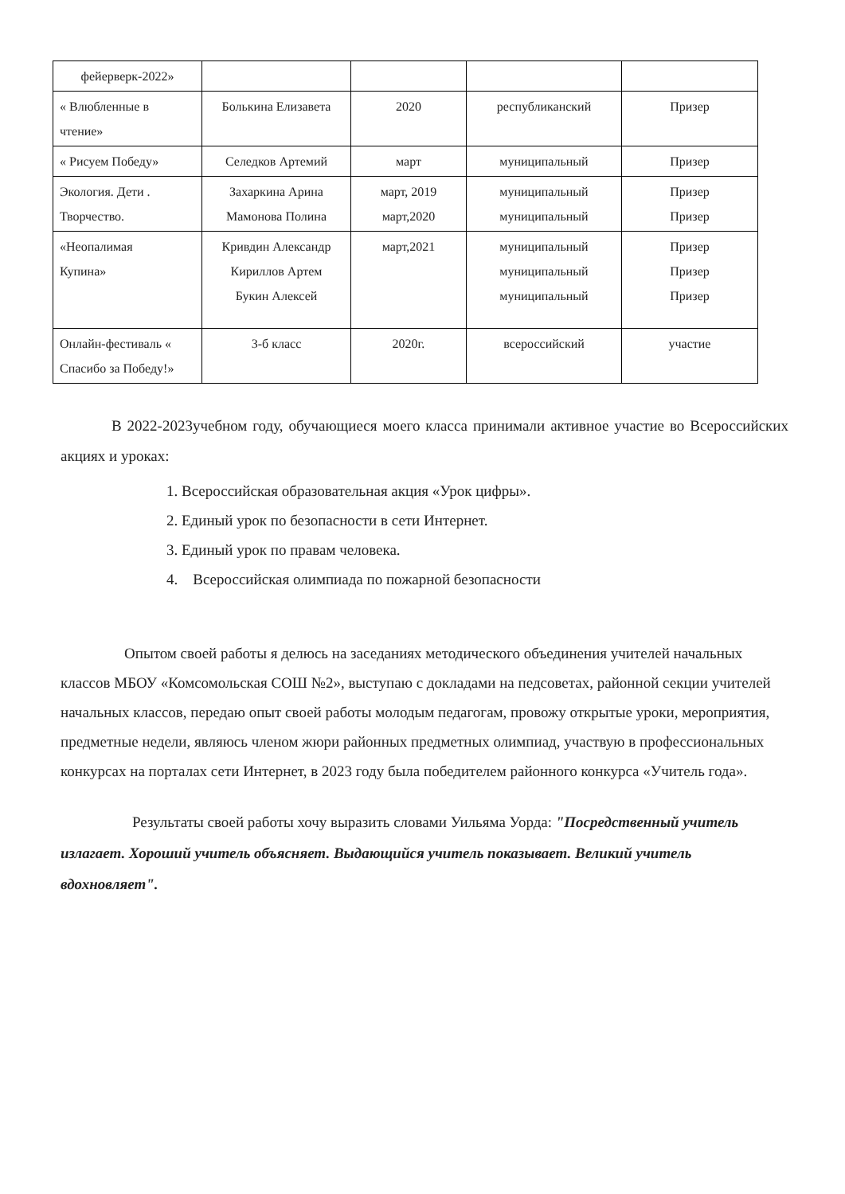| фейерверк-2022» | | | | |
| « Влюбленные в чтение» | Болькина Елизавета | 2020 | республиканский | Призер |
| « Рисуем Победу» | Селедков Артемий | март | муниципальный | Призер |
| Экология. Дети . Творчество. | Захаркина Арина Мамонова Полина | март, 2019 март,2020 | муниципальный муниципальный | Призер Призер |
| «Неопалимая Купина» | Кривдин Александр Кириллов Артем Букин Алексей | март,2021 | муниципальный муниципальный муниципальный | Призер Призер Призер |
| Онлайн-фестиваль « Спасибо за Победу!» | 3-б класс | 2020г. | всероссийский | участие |
В 2022-2023учебном году, обучающиеся моего класса принимали активное участие во Всероссийских акциях и уроках:
1. Всероссийская образовательная акция «Урок цифры».
2. Единый урок по безопасности в сети Интернет.
3. Единый урок по правам человека.
4. Всероссийская олимпиада по пожарной безопасности
Опытом своей работы я делюсь на заседаниях методического объединения учителей начальных классов МБОУ «Комсомольская СОШ №2», выступаю с докладами на педсоветах, районной секции учителей начальных классов, передаю опыт своей работы молодым педагогам, провожу открытые уроки, мероприятия, предметные недели, являюсь членом жюри районных предметных олимпиад, участвую в профессиональных конкурсах на порталах сети Интернет, в 2023 году была победителем районного конкурса «Учитель года».
Результаты своей работы хочу выразить словами Уильяма Уорда: "Посредственный учитель излагает. Хороший учитель объясняет. Выдающийся учитель показывает. Великий учитель вдохновляет".